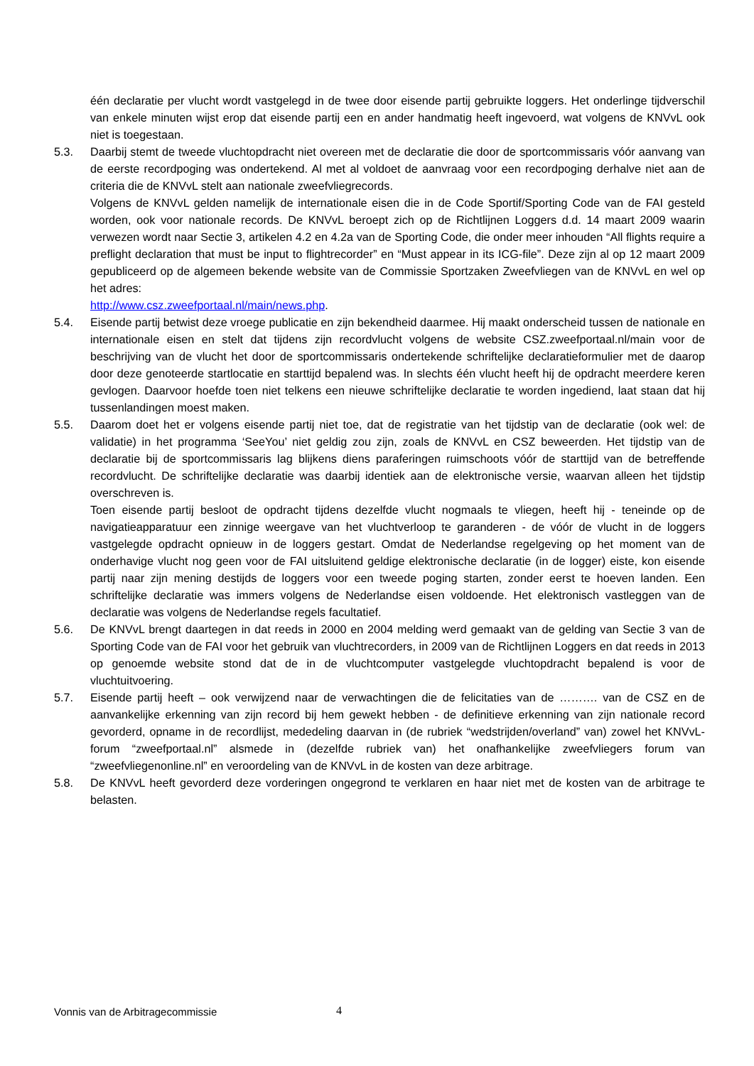één declaratie per vlucht wordt vastgelegd in de twee door eisende partij gebruikte loggers. Het onderlinge tijdverschil van enkele minuten wijst erop dat eisende partij een en ander handmatig heeft ingevoerd, wat volgens de KNVvL ook niet is toegestaan.
5.3. Daarbij stemt de tweede vluchtopdracht niet overeen met de declaratie die door de sportcommissaris vóór aanvang van de eerste recordpoging was ondertekend. Al met al voldoet de aanvraag voor een recordpoging derhalve niet aan de criteria die de KNVvL stelt aan nationale zweefvliegrecords.
Volgens de KNVvL gelden namelijk de internationale eisen die in de Code Sportif/Sporting Code van de FAI gesteld worden, ook voor nationale records. De KNVvL beroept zich op de Richtlijnen Loggers d.d. 14 maart 2009 waarin verwezen wordt naar Sectie 3, artikelen 4.2 en 4.2a van de Sporting Code, die onder meer inhouden “All flights require a preflight declaration that must be input to flightrecorder” en “Must appear in its ICG-file”. Deze zijn al op 12 maart 2009 gepubliceerd op de algemeen bekende website van de Commissie Sportzaken Zweefvliegen van de KNVvL en wel op het adres:
http://www.csz.zweefportaal.nl/main/news.php.
5.4. Eisende partij betwist deze vroege publicatie en zijn bekendheid daarmee. Hij maakt onderscheid tussen de nationale en internationale eisen en stelt dat tijdens zijn recordvlucht volgens de website CSZ.zweefportaal.nl/main voor de beschrijving van de vlucht het door de sportcommissaris ondertekende schriftelijke declaratieformulier met de daarop door deze genoteerde startlocatie en starttijd bepalend was. In slechts één vlucht heeft hij de opdracht meerdere keren gevlogen. Daarvoor hoefde toen niet telkens een nieuwe schriftelijke declaratie te worden ingediend, laat staan dat hij tussenlandingen moest maken.
5.5. Daarom doet het er volgens eisende partij niet toe, dat de registratie van het tijdstip van de declaratie (ook wel: de validatie) in het programma ‘SeeYou’ niet geldig zou zijn, zoals de KNVvL en CSZ beweerden. Het tijdstip van de declaratie bij de sportcommissaris lag blijkens diens paraferingen ruimschoots vóór de starttijd van de betreffende recordvlucht. De schriftelijke declaratie was daarbij identiek aan de elektronische versie, waarvan alleen het tijdstip overschreven is.
Toen eisende partij besloot de opdracht tijdens dezelfde vlucht nogmaals te vliegen, heeft hij - teneinde op de navigatieapparatuur een zinnige weergave van het vluchtverloop te garanderen - de vóór de vlucht in de loggers vastgelegde opdracht opnieuw in de loggers gestart. Omdat de Nederlandse regelgeving op het moment van de onderhavige vlucht nog geen voor de FAI uitsluitend geldige elektronische declaratie (in de logger) eiste, kon eisende partij naar zijn mening destijds de loggers voor een tweede poging starten, zonder eerst te hoeven landen. Een schriftelijke declaratie was immers volgens de Nederlandse eisen voldoende. Het elektronisch vastleggen van de declaratie was volgens de Nederlandse regels facultatief.
5.6. De KNVvL brengt daartegen in dat reeds in 2000 en 2004 melding werd gemaakt van de gelding van Sectie 3 van de Sporting Code van de FAI voor het gebruik van vluchtrecorders, in 2009 van de Richtlijnen Loggers en dat reeds in 2013 op genoemde website stond dat de in de vluchtcomputer vastgelegde vluchtopdracht bepalend is voor de vluchtuitvoering.
5.7. Eisende partij heeft – ook verwijzend naar de verwachtingen die de felicitaties van de ………. van de CSZ en de aanvankelijke erkenning van zijn record bij hem gewekt hebben - de definitieve erkenning van zijn nationale record gevorderd, opname in de recordlijst, mededeling daarvan in (de rubriek “wedstrijden/overland” van) zowel het KNVvL-forum “zweefportaal.nl” alsmede in (dezelfde rubriek van) het onafhankelijke zweefvliegers forum van “zweefvliegenonline.nl” en veroordeling van de KNVvL in de kosten van deze arbitrage.
5.8. De KNVvL heeft gevorderd deze vorderingen ongegrond te verklaren en haar niet met de kosten van de arbitrage te belasten.
Vonnis van de Arbitragecommissie
4